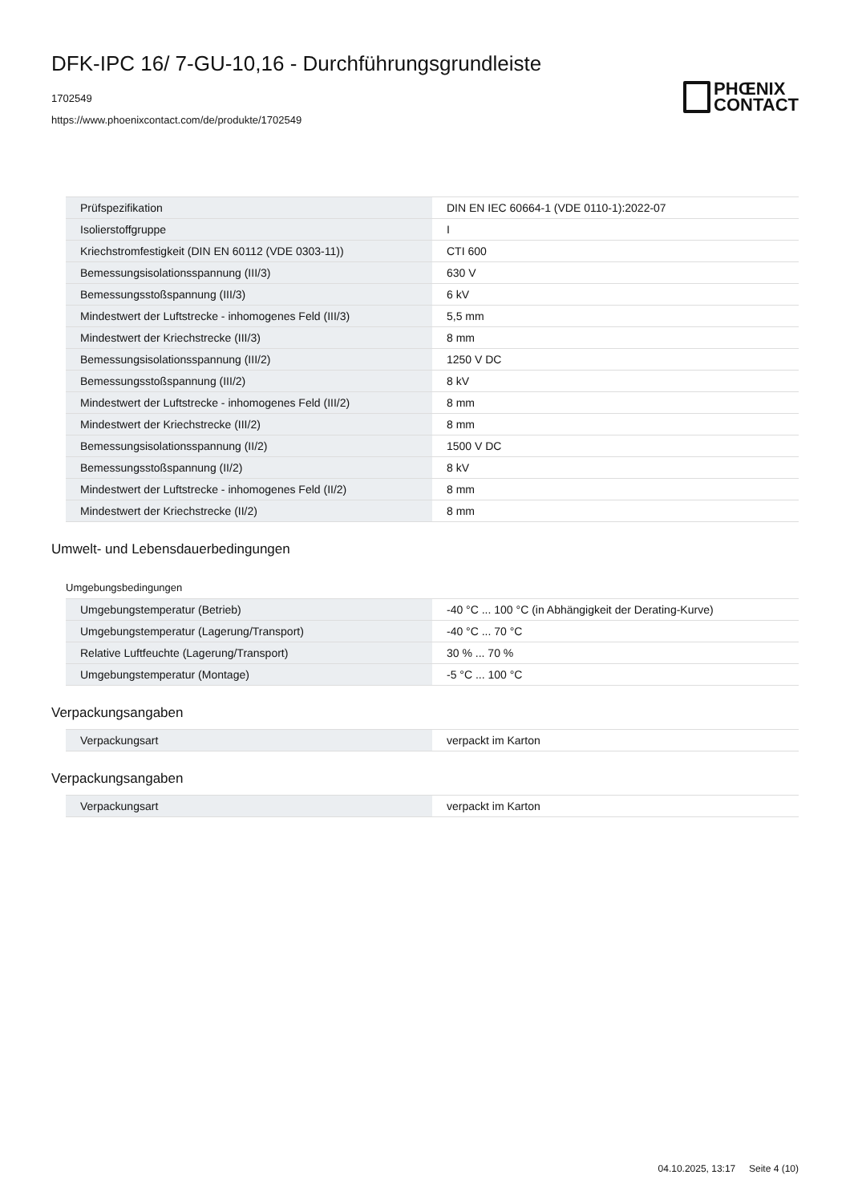DFK-IPC 16/ 7-GU-10,16 - Durchführungsgrundleiste
1702549
https://www.phoenixcontact.com/de/produkte/1702549
PHŒNIX
CONTACT
| Prüfspezifikation | DIN EN IEC 60664-1 (VDE 0110-1):2022-07 |
| Isolierstoffgruppe | I |
| Kriechstromfestigkeit (DIN EN 60112 (VDE 0303-11)) | CTI 600 |
| Bemessungsisolationsspannung (III/3) | 630 V |
| Bemessungsstoßspannung (III/3) | 6 kV |
| Mindestwert der Luftstrecke - inhomogenes Feld (III/3) | 5,5 mm |
| Mindestwert der Kriechstrecke (III/3) | 8 mm |
| Bemessungsisolationsspannung (III/2) | 1250 V DC |
| Bemessungsstoßspannung (III/2) | 8 kV |
| Mindestwert der Luftstrecke - inhomogenes Feld (III/2) | 8 mm |
| Mindestwert der Kriechstrecke (III/2) | 8 mm |
| Bemessungsisolationsspannung (II/2) | 1500 V DC |
| Bemessungsstoßspannung (II/2) | 8 kV |
| Mindestwert der Luftstrecke - inhomogenes Feld (II/2) | 8 mm |
| Mindestwert der Kriechstrecke (II/2) | 8 mm |
Umwelt- und Lebensdauerbedingungen
Umgebungsbedingungen
| Umgebungstemperatur (Betrieb) | -40 °C ... 100 °C (in Abhängigkeit der Derating-Kurve) |
| Umgebungstemperatur (Lagerung/Transport) | -40 °C ... 70 °C |
| Relative Luftfeuchte (Lagerung/Transport) | 30 % ... 70 % |
| Umgebungstemperatur (Montage) | -5 °C ... 100 °C |
Verpackungsangaben
| Verpackungsart | verpackt im Karton |
Verpackungsangaben
| Verpackungsart | verpackt im Karton |
04.10.2025, 13:17 Seite 4 (10)